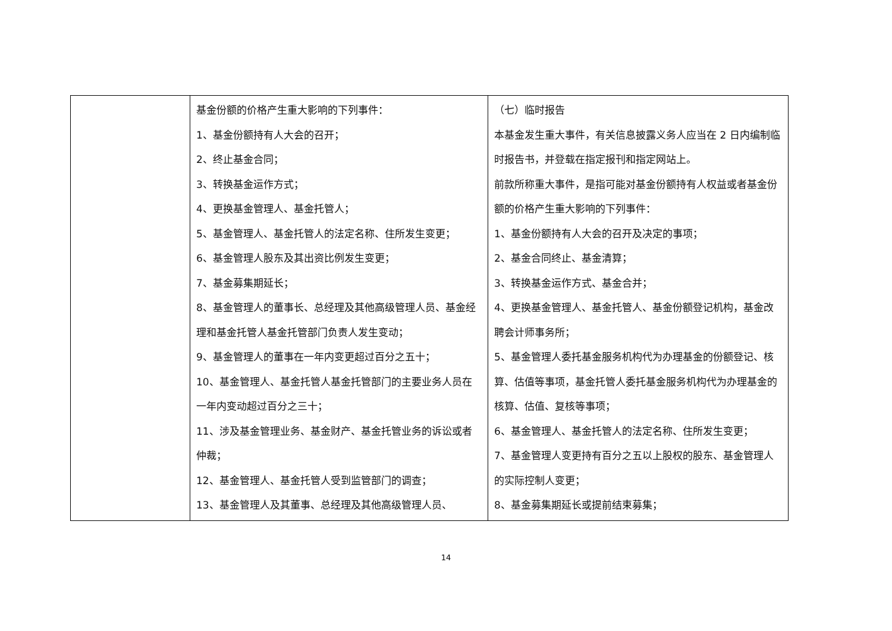| | 基金份额的价格产生重大影响的下列事件： 1、基金份额持有人大会的召开； 2、终止基金合同； 3、转换基金运作方式； 4、更换基金管理人、基金托管人； 5、基金管理人、基金托管人的法定名称、住所发生变更； 6、基金管理人股东及其出资比例发生变更； 7、基金募集期延长； 8、基金管理人的董事长、总经理及其他高级管理人员、基金经理和基金托管人基金托管部门负责人发生变动； 9、基金管理人的董事在一年内变更超过百分之五十； 10、基金管理人、基金托管人基金托管部门的主要业务人员在一年内变动超过百分之三十； 11、涉及基金管理业务、基金财产、基金托管业务的诉讼或者仲裁； 12、基金管理人、基金托管人受到监管部门的调查； 13、基金管理人及其董事、总经理及其他高级管理人员、 | （七）临时报告 本基金发生重大事件，有关信息披露义务人应当在 2 日内编制临时报告书，并登载在指定报刊和指定网站上。 前款所称重大事件，是指可能对基金份额持有人权益或者基金份额的价格产生重大影响的下列事件： 1、基金份额持有人大会的召开及决定的事项； 2、基金合同终止、基金清算； 3、转换基金运作方式、基金合并； 4、更换基金管理人、基金托管人、基金份额登记机构，基金改聘会计师事务所； 5、基金管理人委托基金服务机构代为办理基金的份额登记、核算、估值等事项，基金托管人委托基金服务机构代为办理基金的核算、估值、复核等事项； 6、基金管理人、基金托管人的法定名称、住所发生变更； 7、基金管理人变更持有百分之五以上股权的股东、基金管理人的实际控制人变更； 8、基金募集期延长或提前结束募集； |
14